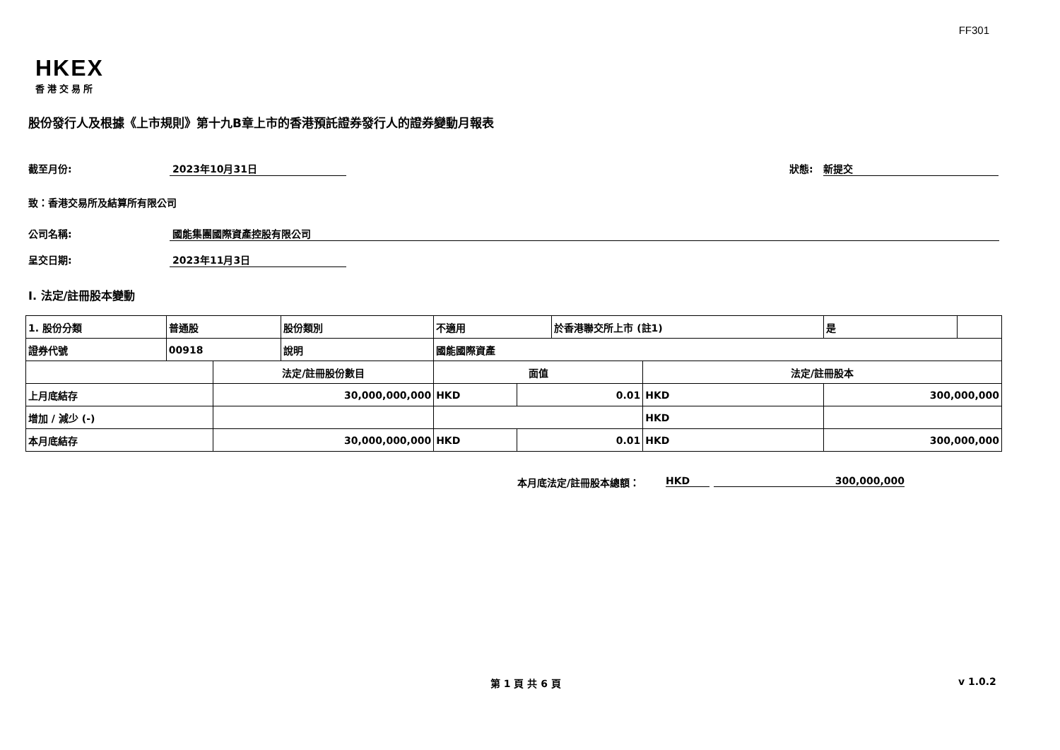FF301
HKEX
香港交易所
股份發行人及根據《上市規則》第十九B章上市的香港預託證券發行人的證券變動月報表
截至月份: 2023年10月31日 狀態: 新提交
致：香港交易所及結算所有限公司
公司名稱: 國能集團國際資產控股有限公司
呈交日期: 2023年11月3日
I. 法定/註冊股本變動
| 1. 股份分類 | 普通股 | | 股份類別 | 不適用 | | 於香港聯交所上市 (註1) | | 是 | |
| 證券代號 | 00918 | | 說明 | 國能國際資產 | | | | | |
| | | 法定/註冊股份數目 | | 面值 | | | 法定/註冊股本 | | |
| 上月底結存 | | 30,000,000,000 | | HKD | 0.01 | | HKD | 300,000,000 | |
| 增加 / 減少 (-) | | | | | | | HKD | | |
| 本月底結存 | | 30,000,000,000 | | HKD | 0.01 | | HKD | 300,000,000 | |
本月底法定/註冊股本總額： HKD 300,000,000
第 1 頁 共 6 頁 v 1.0.2